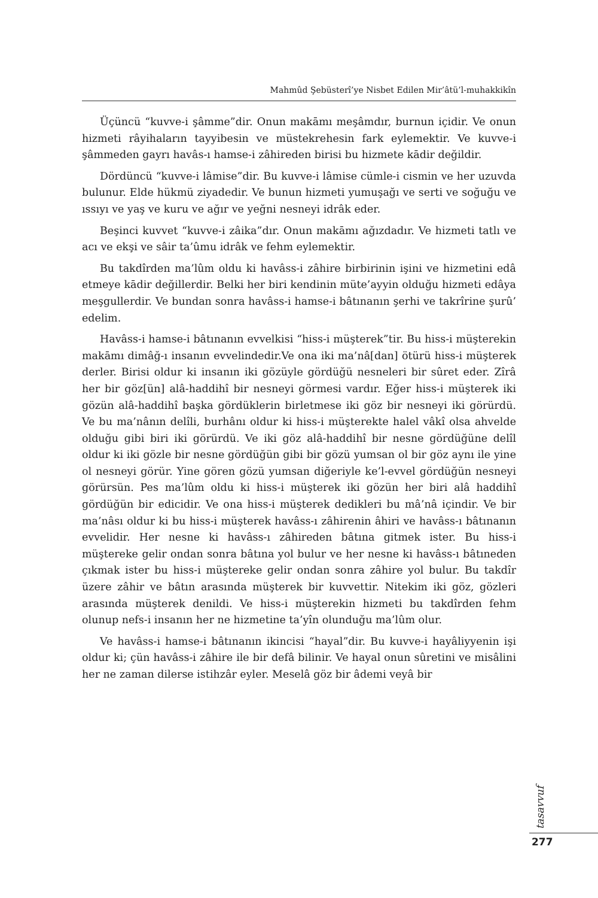Mahmûd Şebüsterî’ye Nisbet Edilen Mir’âtü’l-muhakkikîn
Üçüncü “kuvve-i şâmme”dir. Onun makāmı meşâmdır, burnun içidir. Ve onun hizmeti râyihaların tayyibesin ve müstekrehesin fark eylemektir. Ve kuvve-i şâmmeden gayrı havâs-ı hamse-i zâhireden birisi bu hizmete kādir değildir.
Dördüncü “kuvve-i lâmise”dir. Bu kuvve-i lâmise cümle-i cismin ve her uzuvda bulunur. Elde hükmü ziyadedir. Ve bunun hizmeti yumuşağı ve serti ve soğuğu ve ıssıyı ve yaş ve kuru ve ağır ve yeğni nesneyi idrâk eder.
Beşinci kuvvet “kuvve-i zâika”dır. Onun makāmı ağızdadır. Ve hizmeti tatlı ve acı ve ekşi ve sâir ta’ûmu idrâk ve fehm eylemektir.
Bu takdîrden ma’lûm oldu ki havâss-i zâhire birbirinin işini ve hizmetini edâ etmeye kādir değillerdir. Belki her biri kendinin müte’ayyin olduğu hizmeti edâya meşgullerdir. Ve bundan sonra havâss-i hamse-i bâtınanın şerhi ve takrîrine şurû’ edelim.
Havâss-i hamse-i bâtınanın evvelkisi “hiss-i müşterek”tir. Bu hiss-i müşterekin makāmı dimâğ-ı insanın evvelindedir.Ve ona iki ma’nâ[dan] ötürü hiss-i müşterek derler. Birisi oldur ki insanın iki gözüyle gördüğü nesneleri bir sûret eder. Zîrâ her bir göz[ün] alâ-haddihî bir nesneyi görmesi vardır. Eğer hiss-i müşterek iki gözün alâ-haddihî başka gördüklerin birletmese iki göz bir nesneyi iki görürdü. Ve bu ma’nânın delîli, burhânı oldur ki hiss-i müşterekte halel vâkî olsa ahvelde olduğu gibi biri iki görürdü. Ve iki göz alâ-haddihî bir nesne gördüğüne delîl oldur ki iki gözle bir nesne gördüğün gibi bir gözü yumsan ol bir göz aynı ile yine ol nesneyi görür. Yine gören gözü yumsan diğeriyle ke’l-evvel gördüğün nesneyi görürsün. Pes ma’lûm oldu ki hiss-i müşterek iki gözün her biri alâ haddihî gördüğün bir edicidir. Ve ona hiss-i müşterek dedikleri bu mâ’nâ içindir. Ve bir ma’nâsı oldur ki bu hiss-i müşterek havâss-ı zâhirenin âhiri ve havâss-ı bâtınanın evvelidir. Her nesne ki havâss-ı zâhireden bâtına gitmek ister. Bu hiss-i müştereke gelir ondan sonra bâtına yol bulur ve her nesne ki havâss-ı bâtıneden çıkmak ister bu hiss-i müştereke gelir ondan sonra zâhire yol bulur. Bu takdîr üzere zâhir ve bâtın arasında müşterek bir kuvvettir. Nitekim iki göz, gözleri arasında müşterek denildi. Ve hiss-i müşterekin hizmeti bu takdîrden fehm olunup nefs-i insanın her ne hizmetine ta’yîn olunduğu ma’lûm olur.
Ve havâss-i hamse-i bâtınanın ikincisi “hayal”dir. Bu kuvve-i hayâliyyenin işi oldur ki; çün havâss-i zâhire ile bir defâ bilinir. Ve hayal onun sûretini ve misâlini her ne zaman dilerse istihzâr eyler. Meselâ göz bir âdemi veyâ bir
tasavvuf
277